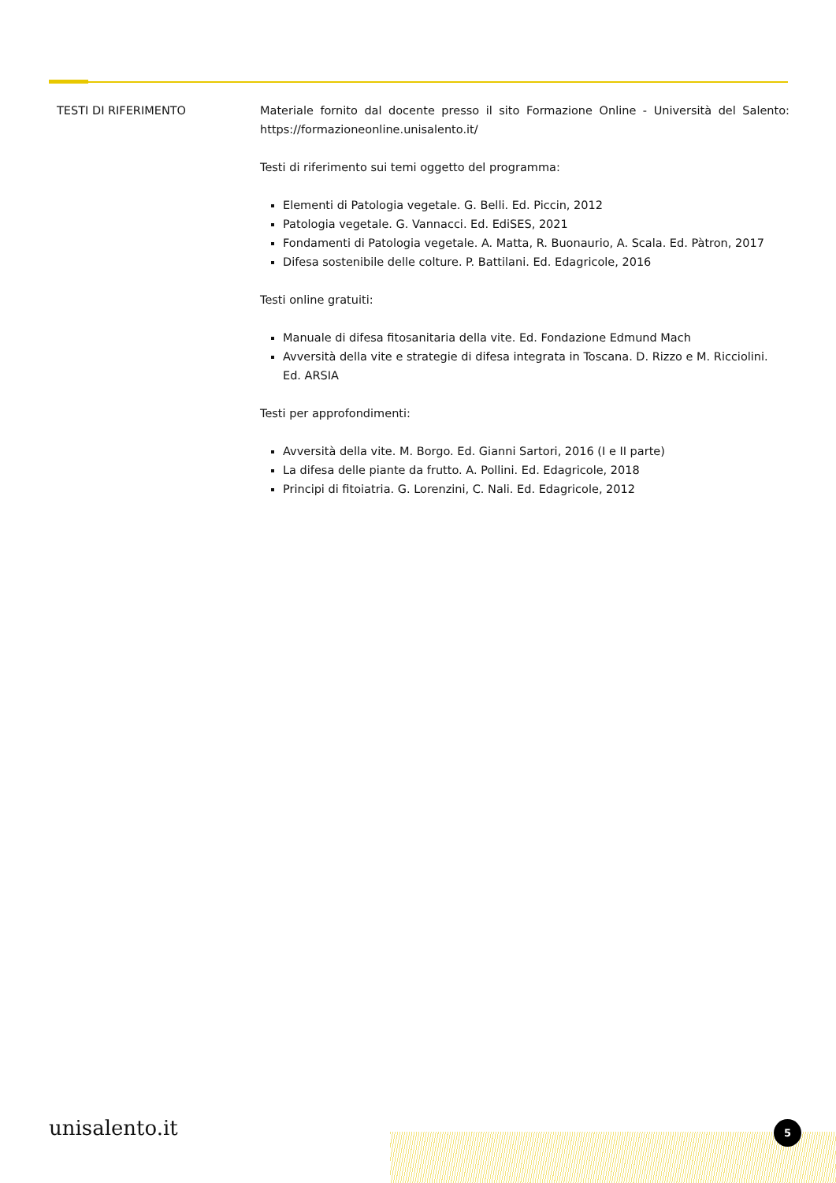TESTI DI RIFERIMENTO Materiale fornito dal docente presso il sito Formazione Online - Università del Salento: https://formazioneonline.unisalento.it/
Testi di riferimento sui temi oggetto del programma:
Elementi di Patologia vegetale. G. Belli. Ed. Piccin, 2012
Patologia vegetale. G. Vannacci. Ed. EdiSES, 2021
Fondamenti di Patologia vegetale. A. Matta, R. Buonaurio, A. Scala. Ed. Pàtron, 2017
Difesa sostenibile delle colture. P. Battilani. Ed. Edagricole, 2016
Testi online gratuiti:
Manuale di difesa fitosanitaria della vite. Ed. Fondazione Edmund Mach
Avversità della vite e strategie di difesa integrata in Toscana. D. Rizzo e M. Ricciolini. Ed. ARSIA
Testi per approfondimenti:
Avversità della vite. M. Borgo. Ed. Gianni Sartori, 2016 (I e II parte)
La difesa delle piante da frutto. A. Pollini. Ed. Edagricole, 2018
Principi di fitoiatria. G. Lorenzini, C. Nali. Ed. Edagricole, 2012
unisalento.it 5